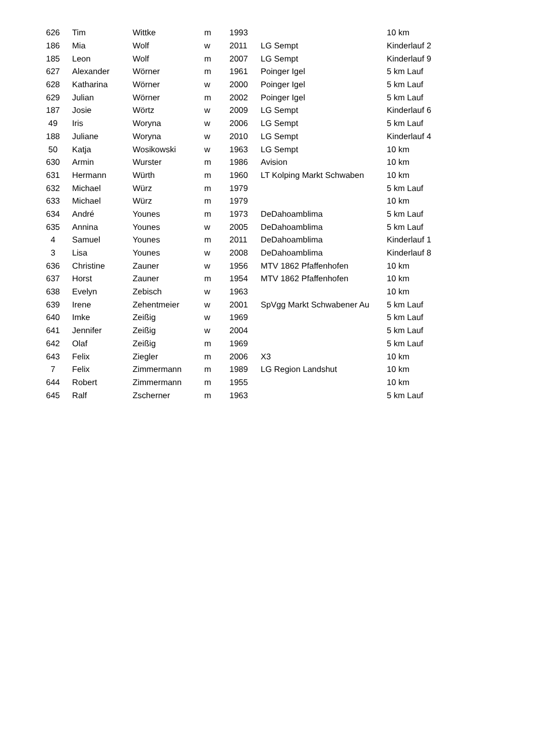| 626 | Tim | Wittke | m | 1993 | | 10 km |
| 186 | Mia | Wolf | w | 2011 | LG Sempt | Kinderlauf 2 |
| 185 | Leon | Wolf | m | 2007 | LG Sempt | Kinderlauf 9 |
| 627 | Alexander | Wörner | m | 1961 | Poinger Igel | 5 km Lauf |
| 628 | Katharina | Wörner | w | 2000 | Poinger Igel | 5 km Lauf |
| 629 | Julian | Wörner | m | 2002 | Poinger Igel | 5 km Lauf |
| 187 | Josie | Wörtz | w | 2009 | LG Sempt | Kinderlauf 6 |
| 49 | Iris | Woryna | w | 2006 | LG Sempt | 5 km Lauf |
| 188 | Juliane | Woryna | w | 2010 | LG Sempt | Kinderlauf 4 |
| 50 | Katja | Wosikowski | w | 1963 | LG Sempt | 10 km |
| 630 | Armin | Wurster | m | 1986 | Avision | 10 km |
| 631 | Hermann | Würth | m | 1960 | LT Kolping Markt Schwaben | 10 km |
| 632 | Michael | Würz | m | 1979 | | 5 km Lauf |
| 633 | Michael | Würz | m | 1979 | | 10 km |
| 634 | André | Younes | m | 1973 | DeDahoamblima | 5 km Lauf |
| 635 | Annina | Younes | w | 2005 | DeDahoamblima | 5 km Lauf |
| 4 | Samuel | Younes | m | 2011 | DeDahoamblima | Kinderlauf 1 |
| 3 | Lisa | Younes | w | 2008 | DeDahoamblima | Kinderlauf 8 |
| 636 | Christine | Zauner | w | 1956 | MTV 1862 Pfaffenhofen | 10 km |
| 637 | Horst | Zauner | m | 1954 | MTV 1862 Pfaffenhofen | 10 km |
| 638 | Evelyn | Zebisch | w | 1963 | | 10 km |
| 639 | Irene | Zehentmeier | w | 2001 | SpVgg Markt Schwabener Au | 5 km Lauf |
| 640 | Imke | Zeißig | w | 1969 | | 5 km Lauf |
| 641 | Jennifer | Zeißig | w | 2004 | | 5 km Lauf |
| 642 | Olaf | Zeißig | m | 1969 | | 5 km Lauf |
| 643 | Felix | Ziegler | m | 2006 | X3 | 10 km |
| 7 | Felix | Zimmermann | m | 1989 | LG Region Landshut | 10 km |
| 644 | Robert | Zimmermann | m | 1955 | | 10 km |
| 645 | Ralf | Zscherner | m | 1963 | | 5 km Lauf |